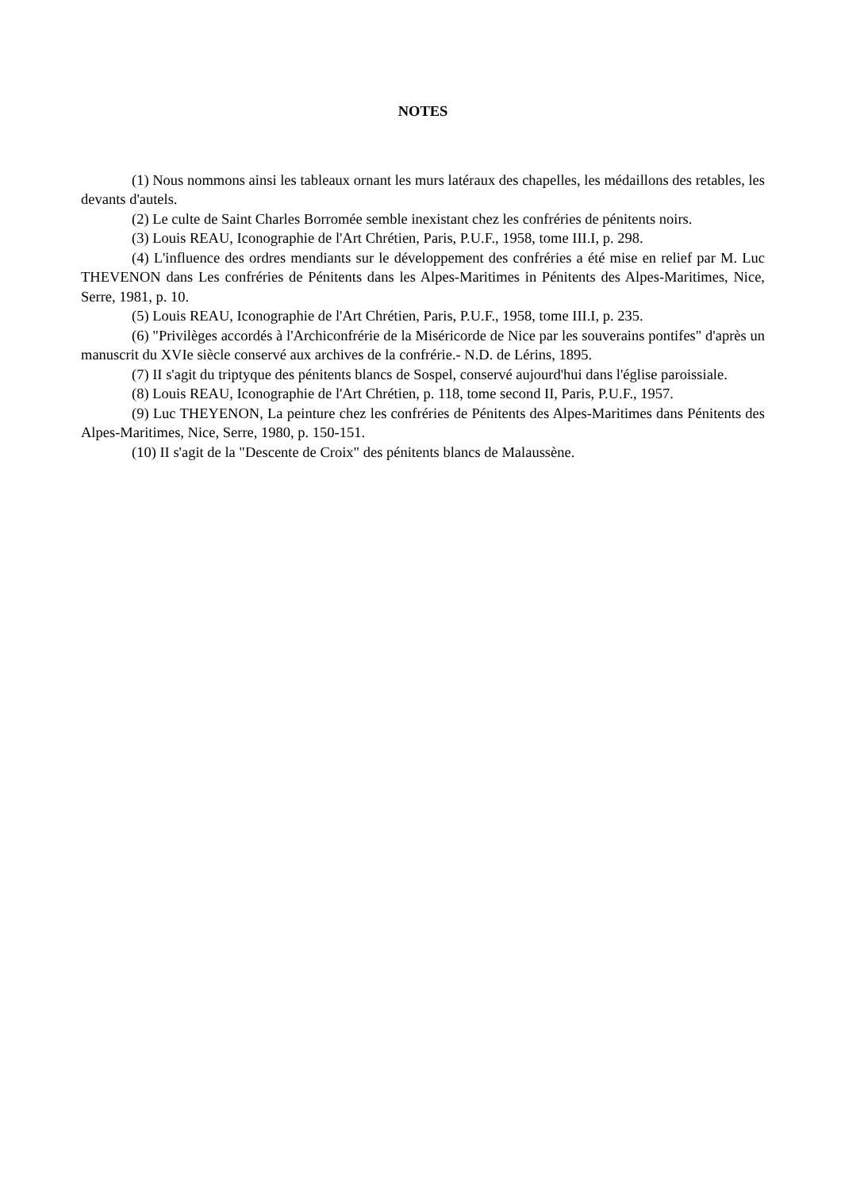NOTES
(1) Nous nommons ainsi les tableaux ornant les murs latéraux des chapelles, les médaillons des retables, les devants d'autels.
(2) Le culte de Saint Charles Borromée semble inexistant chez les confréries de pénitents noirs.
(3) Louis REAU, Iconographie de l'Art Chrétien, Paris, P.U.F., 1958, tome III.I, p. 298.
(4) L'influence des ordres mendiants sur le développement des confréries a été mise en relief par M. Luc THEVENON dans Les confréries de Pénitents dans les Alpes-Maritimes in Pénitents des Alpes-Maritimes, Nice, Serre, 1981, p. 10.
(5) Louis REAU, Iconographie de l'Art Chrétien, Paris, P.U.F., 1958, tome III.I, p. 235.
(6) "Privilèges accordés à l'Archiconfrérie de la Miséricorde de Nice par les souverains pontifes" d'après un manuscrit du XVIe siècle conservé aux archives de la confrérie.- N.D. de Lérins, 1895.
(7) II s'agit du triptyque des pénitents blancs de Sospel, conservé aujourd'hui dans l'église paroissiale.
(8) Louis REAU, Iconographie de l'Art Chrétien, p. 118, tome second II, Paris, P.U.F., 1957.
(9) Luc THEYENON, La peinture chez les confréries de Pénitents des Alpes-Maritimes dans Pénitents des Alpes-Maritimes, Nice, Serre, 1980, p. 150-151.
(10) II s'agit de la "Descente de Croix" des pénitents blancs de Malaussène.